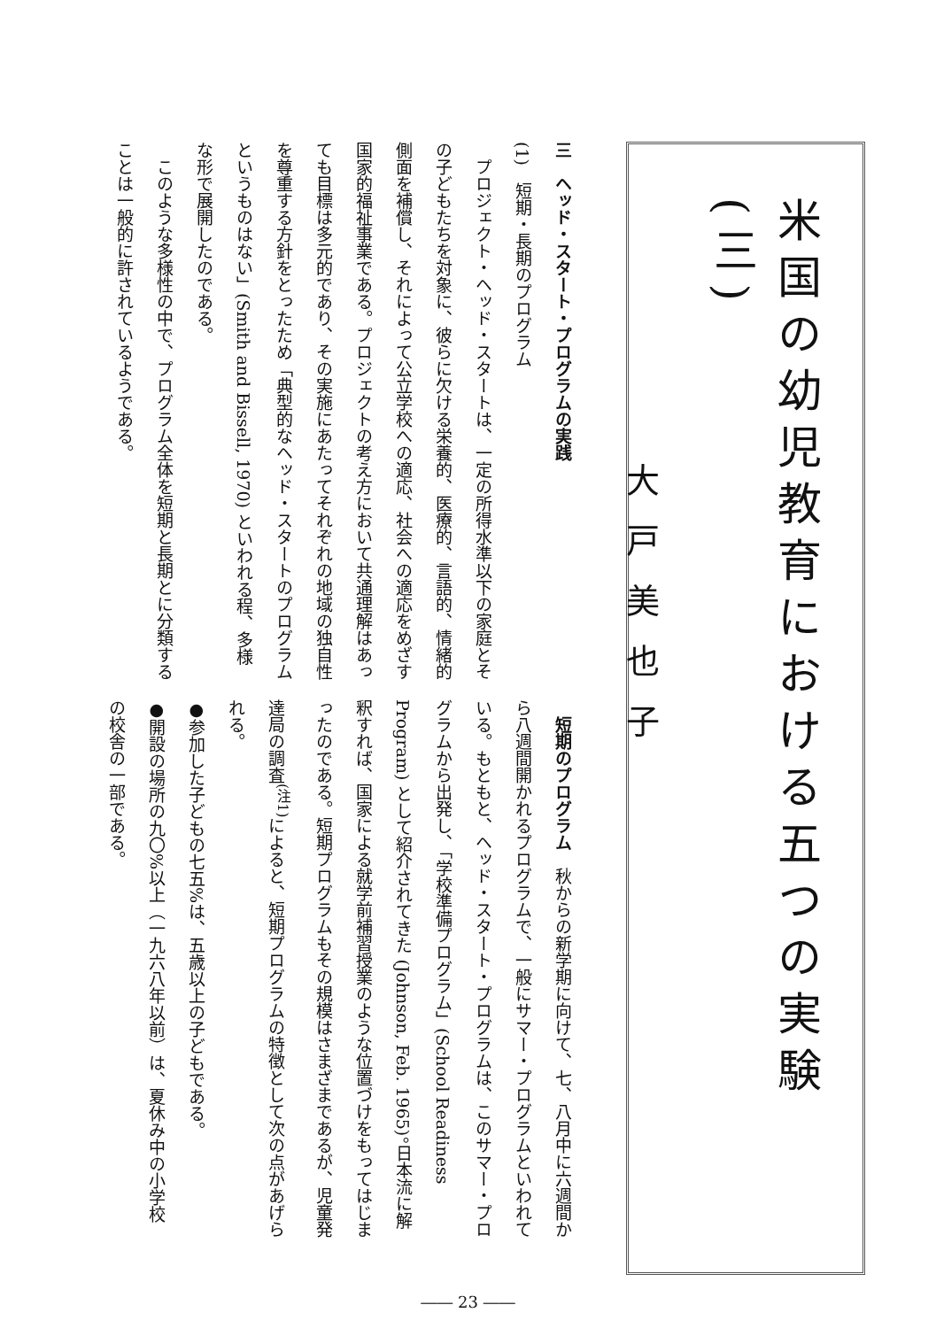米国の幼児教育における五つの実験(三)
大戸美也子
三　ヘッド・スタート・プログラムの実践
(1)　短期・長期のプログラム
プロジェクト・ヘッド・スタートは、一定の所得水準以下の家庭とその子どもたちを対象に、彼らに欠ける栄養的、医療的、言語的、情緒的側面を補償し、それによって公立学校への適応、社会への適応をめざす国家的福祉事業である。プロジェクトの考え方において共通理解はあっても目標は多元的であり、その実施にあたってそれぞれの地域の独自性を尊重する方針をとったため「典型的なヘッド・スタートのプログラムというものはない」(Smith and Bissell, 1970) といわれる程、多様な形で展開したのである。
このような多様性の中で、プログラム全体を短期と長期とに分類することは一般的に許されているようである。
短期のプログラム　秋からの新学期に向けて、七、八月中に六週間から八週間開かれるプログラムで、一般にサマー・プログラムといわれている。もともと、ヘッド・スタート・プログラムは、このサマー・プログラムから出発し、「学校準備プログラム」(School Readiness Program) として紹介されてきた (Johnson, Feb. 1965)。日本流に解釈すれば、国家による就学前補習授業のような位置づけをもってはじまったのである。短期プログラムもその規模はさまざまであるが、児童発達局の調査<sup>(注1)</sup>によると、短期プログラムの特徴として次の点があげられる。
●参加した子どもの七五%は、五歳以上の子どもである。
●開設の場所の九〇%以上（一九六八年以前）は、夏休み中の小学校の校舎の一部である。
―― 23 ――